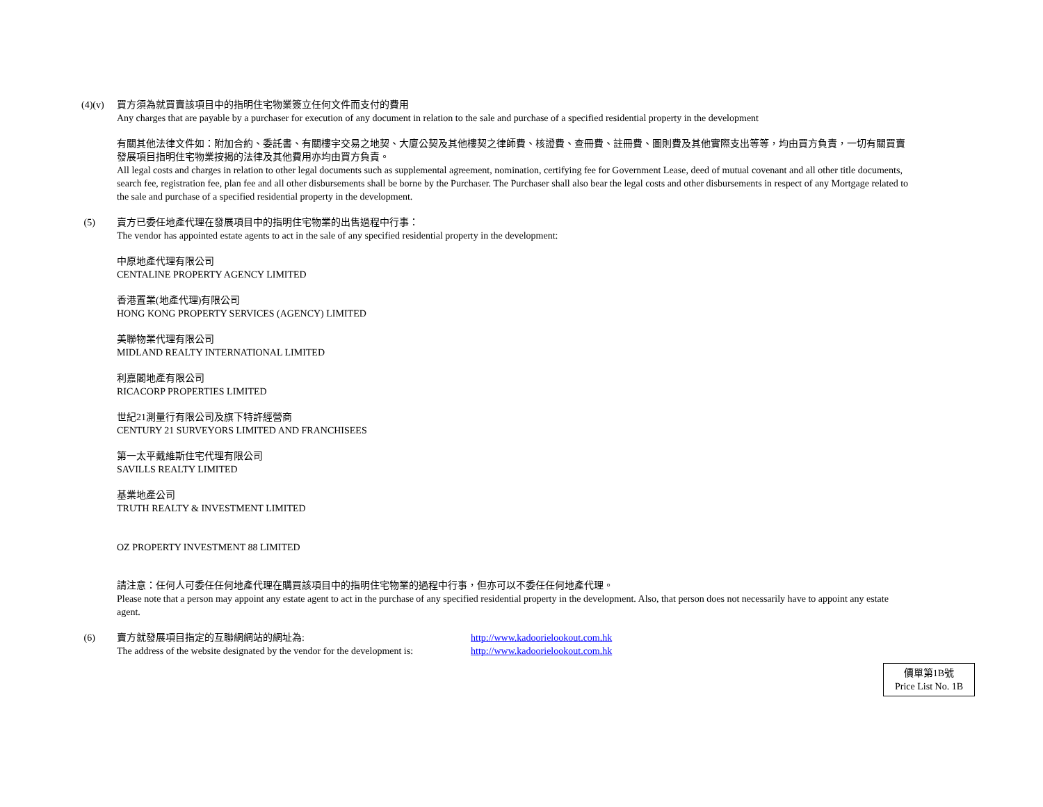(4)(v) 買方須為就買賣該項目中的指明住宅物業簽立任何文件而支付的費用
Any charges that are payable by a purchaser for execution of any document in relation to the sale and purchase of a specified residential property in the development
有關其他法律文件如：附加合約、委託書、有關樓宇交易之地契、大廈公契及其他樓契之律師費、核證費、查冊費、註冊費、圖則費及其他實際支出等等，均由買方負責，一切有關買賣發展項目指明住宅物業按揭的法律及其他費用亦均由買方負責。
All legal costs and charges in relation to other legal documents such as supplemental agreement, nomination, certifying fee for Government Lease, deed of mutual covenant and all other title documents, search fee, registration fee, plan fee and all other disbursements shall be borne by the Purchaser. The Purchaser shall also bear the legal costs and other disbursements in respect of any Mortgage related to the sale and purchase of a specified residential property in the development.
(5) 賣方已委任地產代理在發展項目中的指明住宅物業的出售過程中行事：
The vendor has appointed estate agents to act in the sale of any specified residential property in the development:
中原地產代理有限公司
CENTALINE PROPERTY AGENCY LIMITED
香港置業(地產代理)有限公司
HONG KONG PROPERTY SERVICES (AGENCY) LIMITED
美聯物業代理有限公司
MIDLAND REALTY INTERNATIONAL LIMITED
利嘉閣地產有限公司
RICACORP PROPERTIES LIMITED
世紀21測量行有限公司及旗下特許經營商
CENTURY 21 SURVEYORS LIMITED AND FRANCHISEES
第一太平戴維斯住宅代理有限公司
SAVILLS REALTY LIMITED
基業地產公司
TRUTH REALTY & INVESTMENT LIMITED
OZ PROPERTY INVESTMENT 88 LIMITED
請注意：任何人可委任任何地產代理在購買該項目中的指明住宅物業的過程中行事，但亦可以不委任任何地產代理。
Please note that a person may appoint any estate agent to act in the purchase of any specified residential property in the development. Also, that person does not necessarily have to appoint any estate agent.
(6) 賣方就發展項目指定的互聯網網站的網址為: http://www.kadoorielookout.com.hk
The address of the website designated by the vendor for the development is:
http://www.kadoorielookout.com.hk
價單第1B號
Price List No. 1B